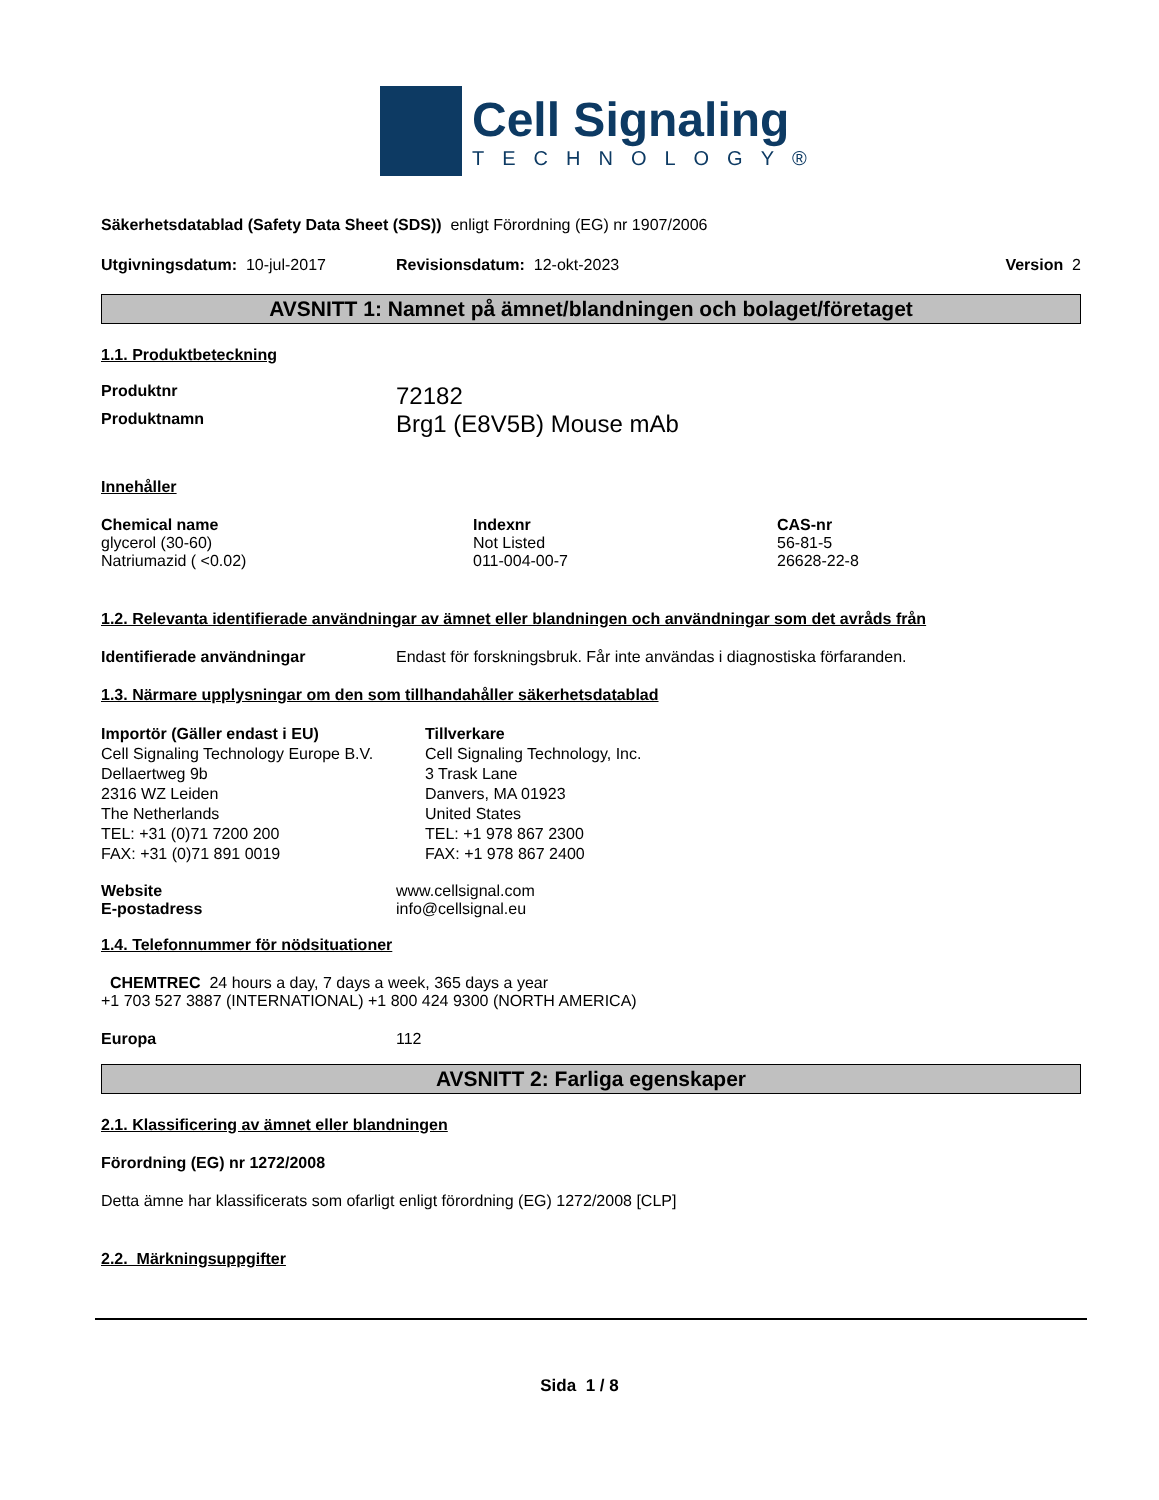Cell Signaling
TECHNOLOGY®
Säkerhetsdatablad (Safety Data Sheet (SDS)) enligt Förordning (EG) nr 1907/2006
| Utgivningsdatum: 10-jul-2017 | Revisionsdatum: 12-okt-2023 | Version 2 |
AVSNITT 1: Namnet på ämnet/blandningen och bolaget/företaget
1.1. Produktbeteckning
| Produktnr | 72182 |
| Produktnamn | Brg1 (E8V5B) Mouse mAb |
Innehåller
| Chemical name | Indexnr | CAS-nr |
| glycerol (30-60) | Not Listed | 56-81-5 |
| Natriumazid ( <0.02) | 011-004-00-7 | 26628-22-8 |
1.2. Relevanta identifierade användningar av ämnet eller blandningen och användningar som det avråds från
| Identifierade användningar | Endast för forskningsbruk. Får inte användas i diagnostiska förfaranden. |
1.3. Närmare upplysningar om den som tillhandahåller säkerhetsdatablad
| Importör (Gäller endast i EU) Cell Signaling Technology Europe B.V. Dellaertweg 9b 2316 WZ Leiden The Netherlands TEL: +31 (0)71 7200 200 FAX: +31 (0)71 891 0019 | Tillverkare Cell Signaling Technology, Inc. 3 Trask Lane Danvers, MA 01923 United States TEL: +1 978 867 2300 FAX: +1 978 867 2400 |
| Website | www.cellsignal.com |
| E-postadress | info@cellsignal.eu |
1.4. Telefonnummer för nödsituationer
CHEMTREC 24 hours a day, 7 days a week, 365 days a year
+1 703 527 3887 (INTERNATIONAL) +1 800 424 9300 (NORTH AMERICA)
| Europa | 112 |
AVSNITT 2: Farliga egenskaper
2.1. Klassificering av ämnet eller blandningen
Förordning (EG) nr 1272/2008
Detta ämne har klassificerats som ofarligt enligt förordning (EG) 1272/2008 [CLP]
2.2. Märkningsuppgifter
Sida 1 / 8